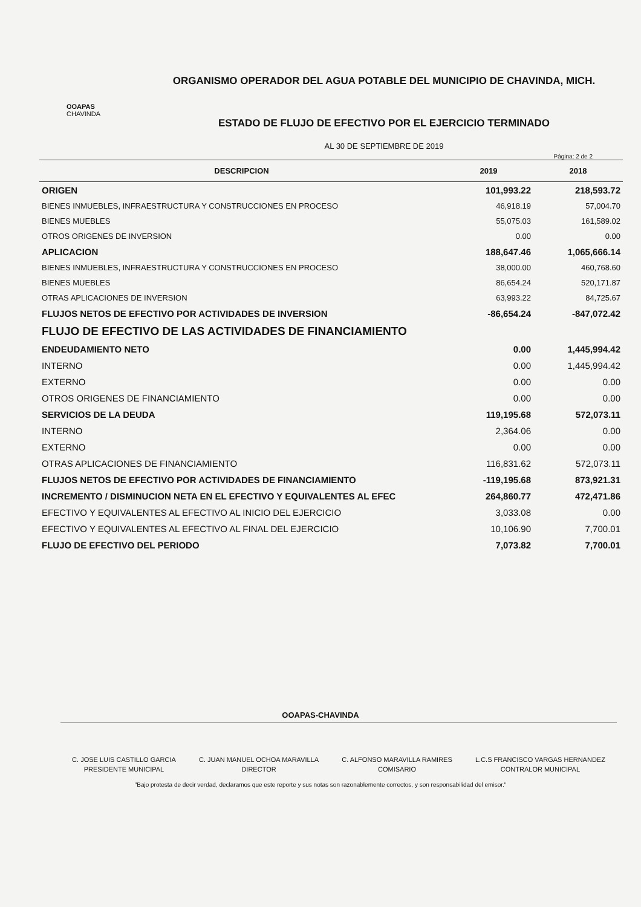OOAPAS
CHAVINDA
ORGANISMO OPERADOR DEL AGUA POTABLE DEL MUNICIPIO DE CHAVINDA, MICH.
ESTADO DE FLUJO DE EFECTIVO POR EL EJERCICIO TERMINADO
AL 30 DE SEPTIEMBRE DE 2019
Página: 2 de 2
| DESCRIPCION | 2019 | 2018 |
| --- | --- | --- |
| ORIGEN | 101,993.22 | 218,593.72 |
| BIENES INMUEBLES, INFRAESTRUCTURA Y CONSTRUCCIONES EN PROCESO | 46,918.19 | 57,004.70 |
| BIENES MUEBLES | 55,075.03 | 161,589.02 |
| OTROS ORIGENES DE INVERSION | 0.00 | 0.00 |
| APLICACION | 188,647.46 | 1,065,666.14 |
| BIENES INMUEBLES, INFRAESTRUCTURA Y CONSTRUCCIONES EN PROCESO | 38,000.00 | 460,768.60 |
| BIENES MUEBLES | 86,654.24 | 520,171.87 |
| OTRAS APLICACIONES DE INVERSION | 63,993.22 | 84,725.67 |
| FLUJOS NETOS DE EFECTIVO POR ACTIVIDADES DE INVERSION | -86,654.24 | -847,072.42 |
| FLUJO DE EFECTIVO DE LAS ACTIVIDADES DE FINANCIAMIENTO | | |
| ENDEUDAMIENTO NETO | 0.00 | 1,445,994.42 |
| INTERNO | 0.00 | 1,445,994.42 |
| EXTERNO | 0.00 | 0.00 |
| OTROS ORIGENES DE FINANCIAMIENTO | 0.00 | 0.00 |
| SERVICIOS DE LA DEUDA | 119,195.68 | 572,073.11 |
| INTERNO | 2,364.06 | 0.00 |
| EXTERNO | 0.00 | 0.00 |
| OTRAS APLICACIONES DE FINANCIAMIENTO | 116,831.62 | 572,073.11 |
| FLUJOS NETOS DE EFECTIVO POR ACTIVIDADES DE FINANCIAMIENTO | -119,195.68 | 873,921.31 |
| INCREMENTO / DISMINUCION NETA EN EL EFECTIVO Y EQUIVALENTES AL EFEC | 264,860.77 | 472,471.86 |
| EFECTIVO Y EQUIVALENTES AL EFECTIVO AL INICIO DEL EJERCICIO | 3,033.08 | 0.00 |
| EFECTIVO Y EQUIVALENTES AL EFECTIVO AL FINAL DEL EJERCICIO | 10,106.90 | 7,700.01 |
| FLUJO DE EFECTIVO DEL PERIODO | 7,073.82 | 7,700.01 |
OOAPAS-CHAVINDA
C. JOSE LUIS CASTILLO GARCIA
PRESIDENTE MUNICIPAL
C. JUAN MANUEL OCHOA MARAVILLA
DIRECTOR
C. ALFONSO MARAVILLA RAMIRES
COMISARIO
L.C.S FRANCISCO VARGAS HERNANDEZ
CONTRALOR MUNICIPAL
"Bajo protesta de decir verdad, declaramos que este reporte y sus notas son razonablemente correctos, y son responsabilidad del emisor."